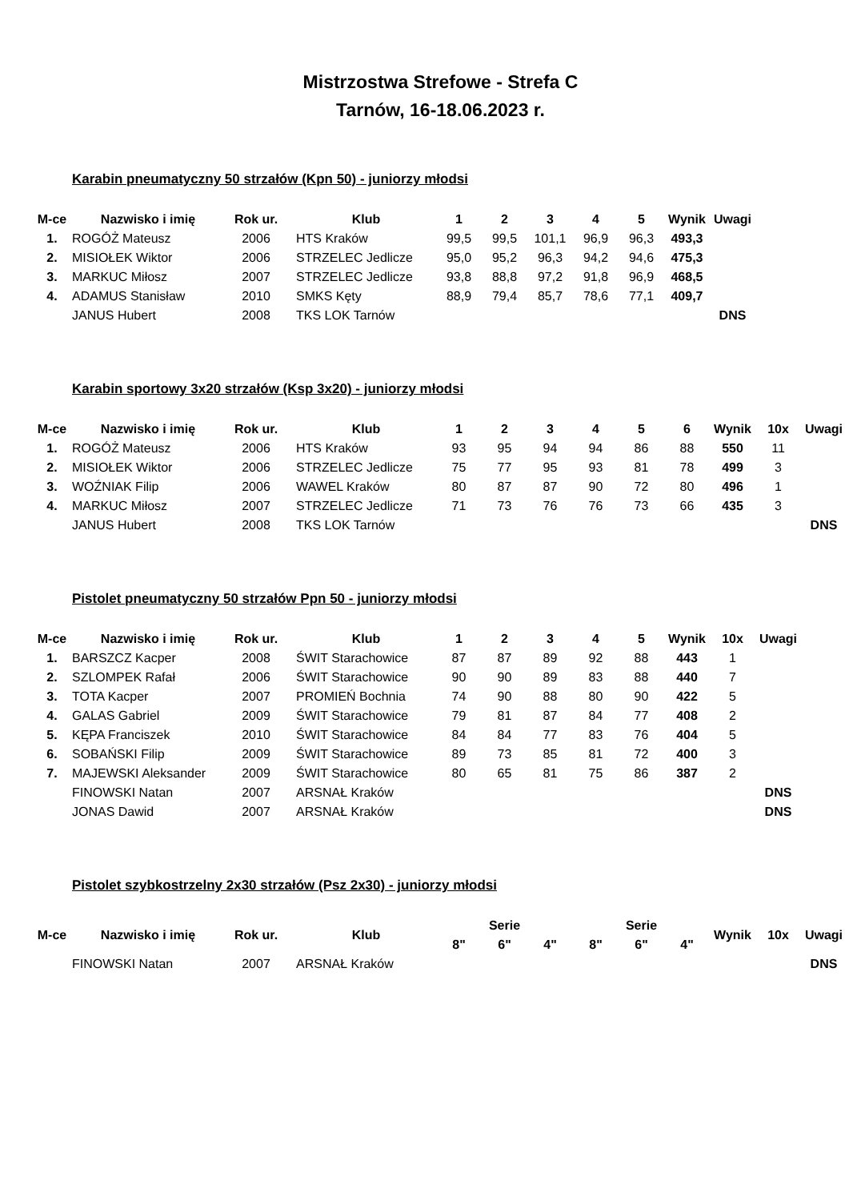Mistrzostwa Strefowe - Strefa C
Tarnów, 16-18.06.2023 r.
Karabin pneumatyczny 50 strzałów (Kpn 50) - juniorzy młodsi
| M-ce | Nazwisko i imię | Rok ur. | Klub | 1 | 2 | 3 | 4 | 5 | Wynik | Uwagi |
| --- | --- | --- | --- | --- | --- | --- | --- | --- | --- | --- |
| 1. | ROGÓŻ Mateusz | 2006 | HTS Kraków | 99,5 | 99,5 | 101,1 | 96,9 | 96,3 | 493,3 | |
| 2. | MISIOŁEK Wiktor | 2006 | STRZELEC Jedlicze | 95,0 | 95,2 | 96,3 | 94,2 | 94,6 | 475,3 | |
| 3. | MARKUC Miłosz | 2007 | STRZELEC Jedlicze | 93,8 | 88,8 | 97,2 | 91,8 | 96,9 | 468,5 | |
| 4. | ADAMUS Stanisław | 2010 | SMKS Kęty | 88,9 | 79,4 | 85,7 | 78,6 | 77,1 | 409,7 | |
| | JANUS Hubert | 2008 | TKS LOK Tarnów | | | | | | | DNS |
Karabin sportowy 3x20 strzałów (Ksp 3x20) - juniorzy młodsi
| M-ce | Nazwisko i imię | Rok ur. | Klub | 1 | 2 | 3 | 4 | 5 | 6 | Wynik | 10x | Uwagi |
| --- | --- | --- | --- | --- | --- | --- | --- | --- | --- | --- | --- | --- |
| 1. | ROGÓŻ Mateusz | 2006 | HTS Kraków | 93 | 95 | 94 | 94 | 86 | 88 | 550 | 11 | |
| 2. | MISIOŁEK Wiktor | 2006 | STRZELEC Jedlicze | 75 | 77 | 95 | 93 | 81 | 78 | 499 | 3 | |
| 3. | WOŹNIAK Filip | 2006 | WAWEL Kraków | 80 | 87 | 87 | 90 | 72 | 80 | 496 | 1 | |
| 4. | MARKUC Miłosz | 2007 | STRZELEC Jedlicze | 71 | 73 | 76 | 76 | 73 | 66 | 435 | 3 | |
| | JANUS Hubert | 2008 | TKS LOK Tarnów | | | | | | | | | DNS |
Pistolet pneumatyczny 50 strzałów Ppn 50 - juniorzy młodsi
| M-ce | Nazwisko i imię | Rok ur. | Klub | 1 | 2 | 3 | 4 | 5 | Wynik | 10x | Uwagi |
| --- | --- | --- | --- | --- | --- | --- | --- | --- | --- | --- | --- |
| 1. | BARSZCZ Kacper | 2008 | ŚWIT Starachowice | 87 | 87 | 89 | 92 | 88 | 443 | 1 | |
| 2. | SZLOMPEK Rafał | 2006 | ŚWIT Starachowice | 90 | 90 | 89 | 83 | 88 | 440 | 7 | |
| 3. | TOTA Kacper | 2007 | PROMIEŃ Bochnia | 74 | 90 | 88 | 80 | 90 | 422 | 5 | |
| 4. | GALAS Gabriel | 2009 | ŚWIT Starachowice | 79 | 81 | 87 | 84 | 77 | 408 | 2 | |
| 5. | KĘPA Franciszek | 2010 | ŚWIT Starachowice | 84 | 84 | 77 | 83 | 76 | 404 | 5 | |
| 6. | SOBAŃSKI Filip | 2009 | ŚWIT Starachowice | 89 | 73 | 85 | 81 | 72 | 400 | 3 | |
| 7. | MAJEWSKI Aleksander | 2009 | ŚWIT Starachowice | 80 | 65 | 81 | 75 | 86 | 387 | 2 | |
| | FINOWSKI Natan | 2007 | ARSNAŁ Kraków | | | | | | | | DNS |
| | JONAS Dawid | 2007 | ARSNAŁ Kraków | | | | | | | | DNS |
Pistolet szybkostrzelny 2x30 strzałów (Psz 2x30) - juniorzy młodsi
| M-ce | Nazwisko i imię | Rok ur. | Klub | Serie | | | Serie | | | Wynik | 10x | Uwagi |
| --- | --- | --- | --- | --- | --- | --- | --- | --- | --- | --- | --- | --- |
| | | | | 8" | 6" | 4" | 8" | 6" | 4" | | | |
| | FINOWSKI Natan | 2007 | ARSNAŁ Kraków | | | | | | | | | DNS |